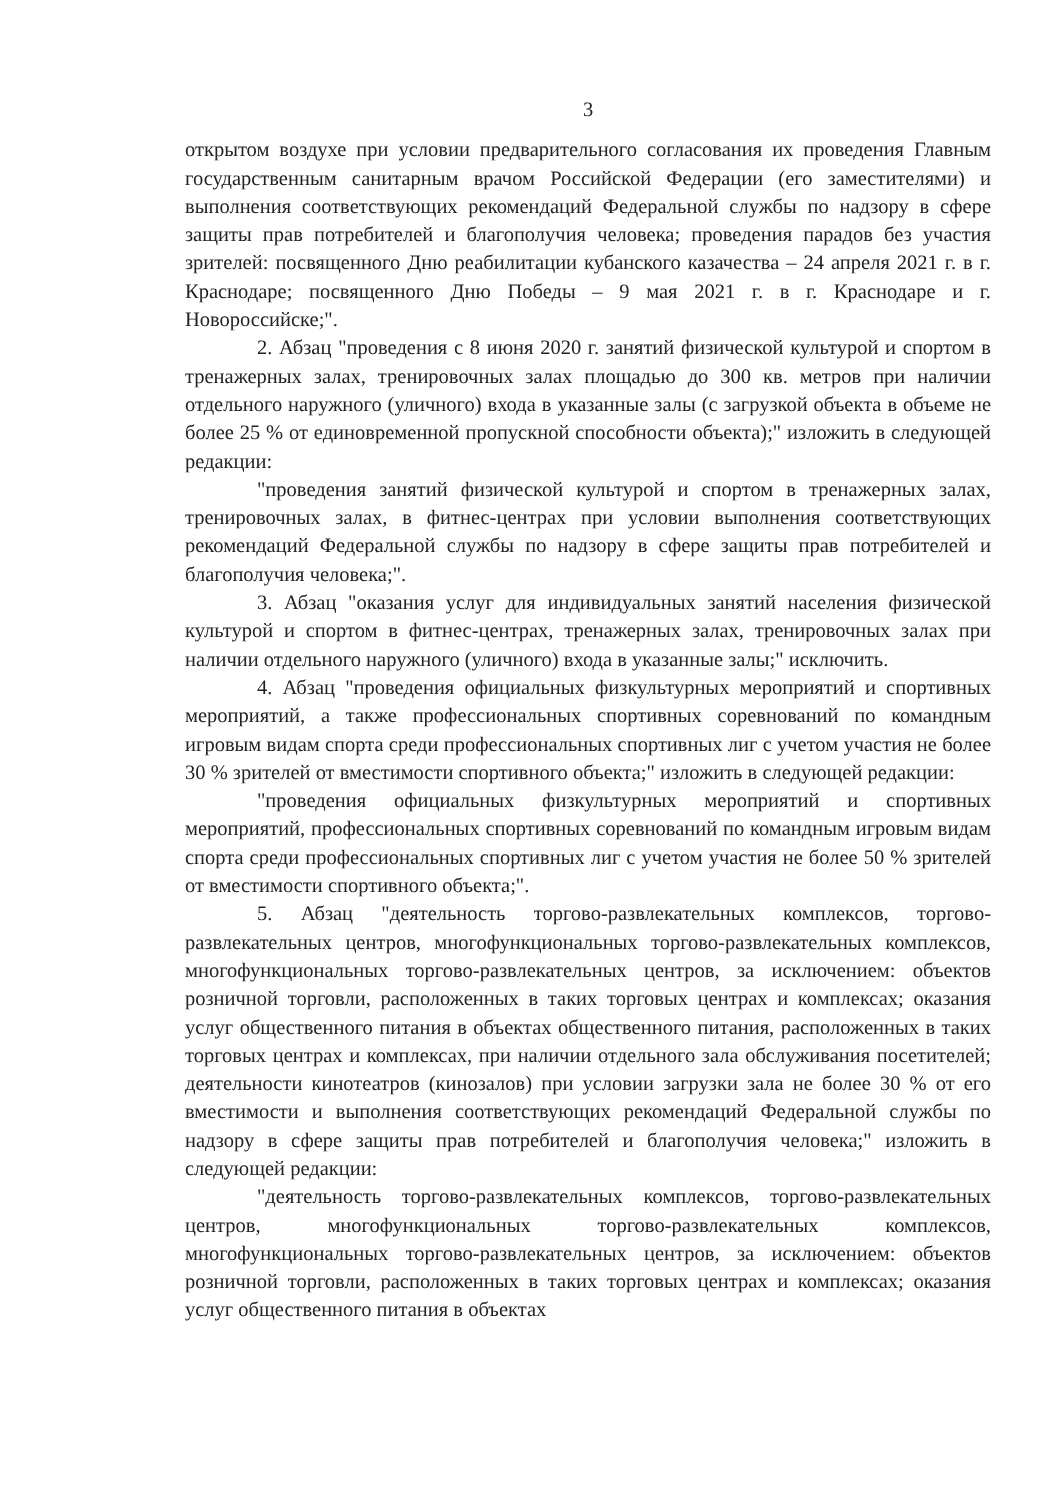3
открытом воздухе при условии предварительного согласования их проведения Главным государственным санитарным врачом Российской Федерации (его заместителями) и выполнения соответствующих рекомендаций Федеральной службы по надзору в сфере защиты прав потребителей и благополучия человека; проведения парадов без участия зрителей: посвященного Дню реабилитации кубанского казачества – 24 апреля 2021 г. в г. Краснодаре; посвященного Дню Победы – 9 мая 2021 г. в г. Краснодаре и г. Новороссийске;".
2. Абзац "проведения с 8 июня 2020 г. занятий физической культурой и спортом в тренажерных залах, тренировочных залах площадью до 300 кв. метров при наличии отдельного наружного (уличного) входа в указанные залы (с загрузкой объекта в объеме не более 25 % от единовременной пропускной способности объекта);" изложить в следующей редакции:
"проведения занятий физической культурой и спортом в тренажерных залах, тренировочных залах, в фитнес-центрах при условии выполнения соответствующих рекомендаций Федеральной службы по надзору в сфере защиты прав потребителей и благополучия человека;".
3. Абзац "оказания услуг для индивидуальных занятий населения физической культурой и спортом в фитнес-центрах, тренажерных залах, тренировочных залах при наличии отдельного наружного (уличного) входа в указанные залы;" исключить.
4. Абзац "проведения официальных физкультурных мероприятий и спортивных мероприятий, а также профессиональных спортивных соревнований по командным игровым видам спорта среди профессиональных спортивных лиг с учетом участия не более 30 % зрителей от вместимости спортивного объекта;" изложить в следующей редакции:
"проведения официальных физкультурных мероприятий и спортивных мероприятий, профессиональных спортивных соревнований по командным игровым видам спорта среди профессиональных спортивных лиг с учетом участия не более 50 % зрителей от вместимости спортивного объекта;".
5. Абзац "деятельность торгово-развлекательных комплексов, торгово-развлекательных центров, многофункциональных торгово-развлекательных комплексов, многофункциональных торгово-развлекательных центров, за исключением: объектов розничной торговли, расположенных в таких торговых центрах и комплексах; оказания услуг общественного питания в объектах общественного питания, расположенных в таких торговых центрах и комплексах, при наличии отдельного зала обслуживания посетителей; деятельности кинотеатров (кинозалов) при условии загрузки зала не более 30 % от его вместимости и выполнения соответствующих рекомендаций Федеральной службы по надзору в сфере защиты прав потребителей и благополучия человека;" изложить в следующей редакции:
"деятельность торгово-развлекательных комплексов, торгово-развлекательных центров, многофункциональных торгово-развлекательных комплексов, многофункциональных торгово-развлекательных центров, за исключением: объектов розничной торговли, расположенных в таких торговых центрах и комплексах; оказания услуг общественного питания в объектах